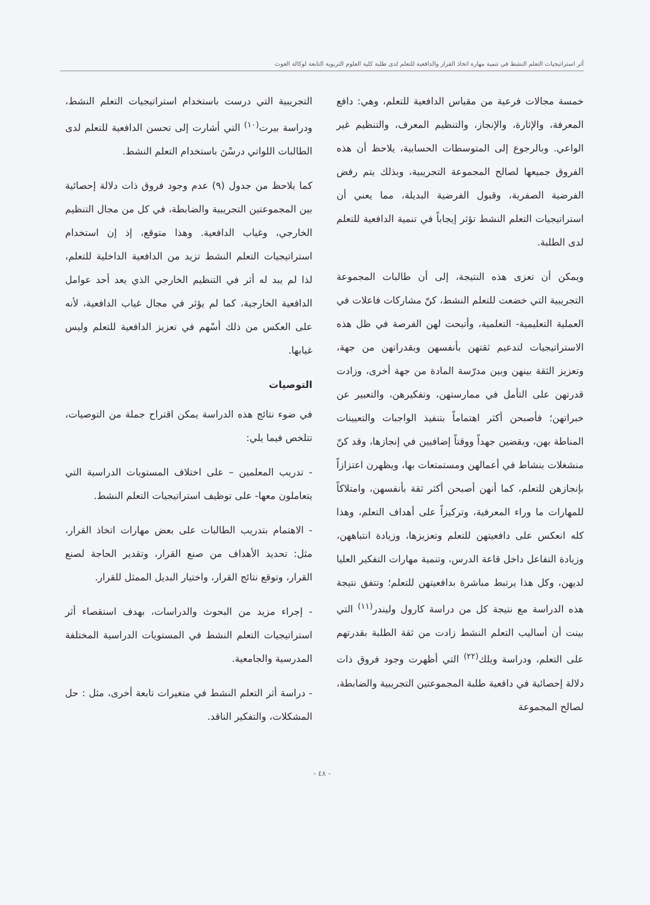أثر استراتيجيات التعلم النشط في تنمية مهارة اتخاذ القرار والدافعية للتعلم لدى طلبة كلية العلوم التربوية التابعة لوكالة الغوث
خمسة مجالات فرعية من مقياس الدافعية للتعلم، وهي: دافع المعرفة، والإثارة، والإنجاز، والتنظيم المعرف، والتنظيم غير الواعي. وبالرجوع إلى المتوسطات الحسابية، يلاحظ أن هذه الفروق جميعها لصالح المجموعة التجريبية، وبذلك يتم رفض الفرضية الصفرية، وقبول الفرضية البديلة، مما يعني أن استراتيجيات التعلم النشط تؤثر إيجاباً في تنمية الدافعية للتعلم لدى الطلبة.
ويمكن أن تعزى هذه النتيجة، إلى أن طالبات المجموعة التجريبية التي خضعت للتعلم النشط، كنّ مشاركات فاعلات في العملية التعليمية- التعلمية، وأتيحت لهن الفرصة في ظل هذه الاستراتيجيات لتدعيم ثقتهن بأنفسهن وبقدراتهن من جهة، وتعزيز الثقة بينهن وبين مدرّسة المادة من جهة أخرى، وزادت قدرتهن على التأمل في ممارستهن، وتفكيرهن، والتعبير عن خبراتهن؛ فأصبحن أكثر اهتماماً بتنفيذ الواجبات والتعيينات المناطة بهن، ويقضين جهداً ووقتاً إضافيين في إنجازها، وقد كنّ منشغلات بنشاط في أعمالهن ومستمتعات بها، ويظهرن اعتزازاً بإنجازهن للتعلم، كما أنهن أصبحن أكثر ثقة بأنفسهن، وامتلاكاً للمهارات ما وراء المعرفية، وتركيزاً على أهداف التعلم، وهذا كله انعكس على دافعيتهن للتعلم وتعزيزها، وزيادة انتباههن، وزيادة التفاعل داخل قاعة الدرس، وتنمية مهارات التفكير العليا لديهن، وكل هذا يرتبط مباشرة بدافعيتهن للتعلم؛ وتتفق نتيجة هذه الدراسة مع نتيجة كل من دراسة كارول وليندر<sup>(١١)</sup> التي بينت أن أساليب التعلم النشط زادت من ثقة الطلبة بقدرتهم على التعلم، ودراسة ويلك<sup>(٢٢)</sup> التي أظهرت وجود فروق ذات دلالة إحصائية في دافعية طلبة المجموعتين التجريبية والضابطة، لصالح المجموعة
التجريبية التي درست باستخدام استراتيجيات التعلم النشط، ودراسة بيرت<sup>(١٠)</sup> التي أشارت إلى تحسن الدافعية للتعلم لدى الطالبات اللواتي درسْنَ باستخدام التعلم النشط.
كما يلاحظ من جدول (٩) عدم وجود فروق ذات دلالة إحصائية بين المجموعتين التجريبية والضابطة، في كل من مجال التنظيم الخارجي، وغياب الدافعية. وهذا متوقع، إذ إن استخدام استراتيجيات التعلم النشط تزيد من الدافعية الداخلية للتعلم، لذا لم يبد له أثر في التنظيم الخارجي الذي يعد أحد عوامل الدافعية الخارجية، كما لم يؤثر في مجال غياب الدافعية، لأنه على العكس من ذلك أسْهم في تعزيز الدافعية للتعلم وليس غيابها.
التوصيات
في ضوء نتائج هذه الدراسة يمكن اقتراح جملة من التوصيات، تتلخص فيما يلي:
- تدريب المعلمين – على اختلاف المستويات الدراسية التي يتعاملون معها- على توظيف استراتيجيات التعلم النشط.
- الاهتمام بتدريب الطالبات على بعض مهارات اتخاذ القرار، مثل: تحديد الأهداف من صنع القرار، وتقدير الحاجة لصنع القرار، وتوقع نتائج القرار، واختيار البديل الممثل للقرار.
- إجراء مزيد من البحوث والدراسات، بهدف استقصاء أثر استراتيجيات التعلم النشط في المستويات الدراسية المختلفة المدرسية والجامعية.
- دراسة أثر التعلم النشط في متغيرات تابعة أخرى، مثل : حل المشكلات، والتفكير الناقد.
- ٤٨ -